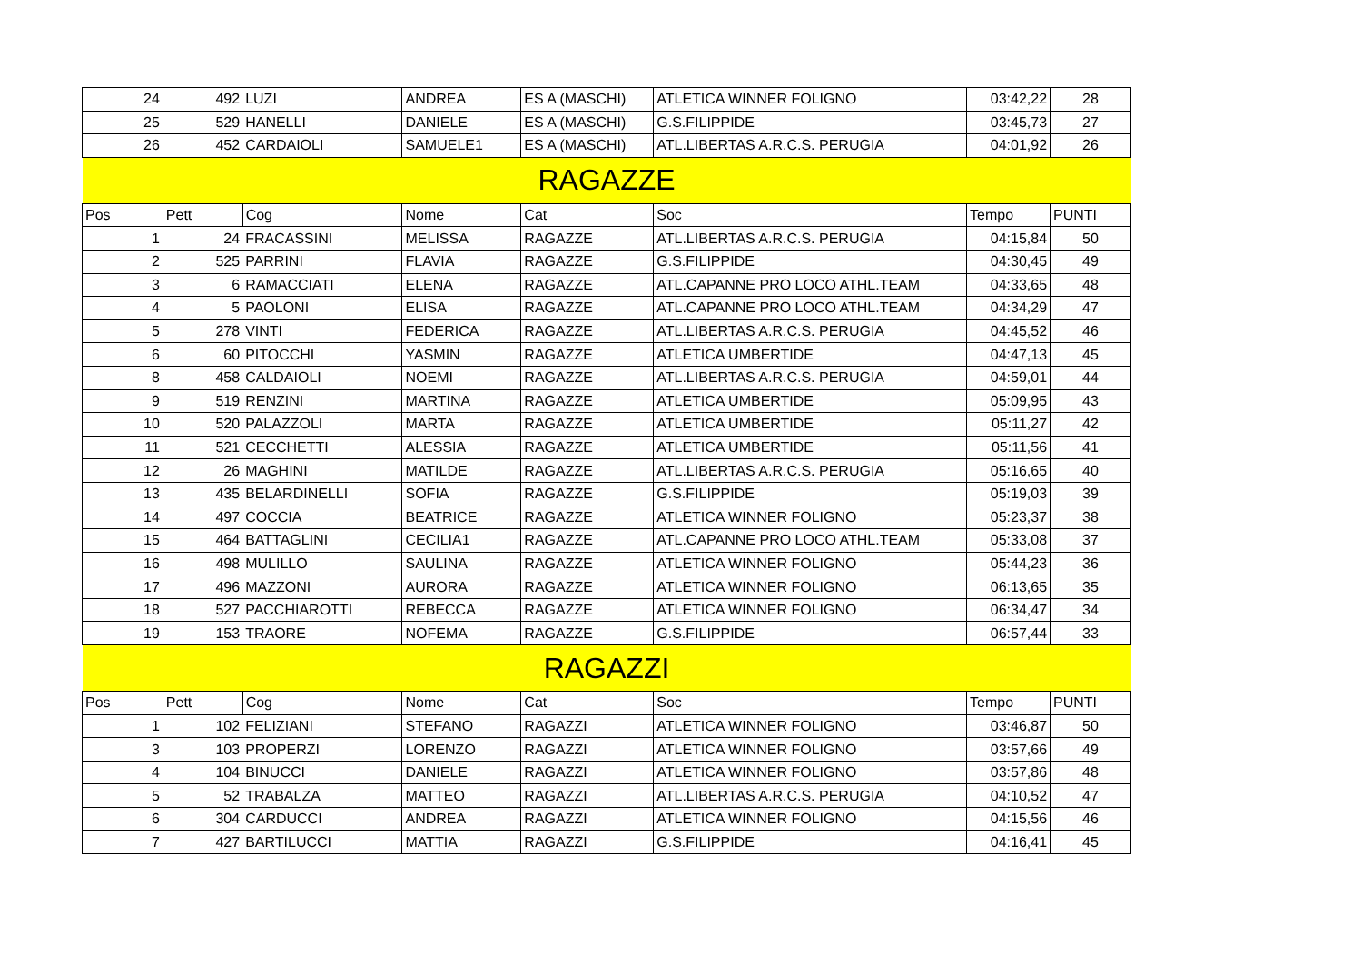| 24 | 492 | LUZI | ANDREA | ES A (MASCHI) | ATLETICA WINNER FOLIGNO | 03:42,22 | 28 |
| 25 | 529 | HANELLI | DANIELE | ES A (MASCHI) | G.S.FILIPPIDE | 03:45,73 | 27 |
| 26 | 452 | CARDAIOLI | SAMUELE1 | ES A (MASCHI) | ATL.LIBERTAS A.R.C.S. PERUGIA | 04:01,92 | 26 |
| RAGAZZE | | | | | | | |
| Pos | Pett | Cog | Nome | Cat | Soc | Tempo | PUNTI |
| 1 | 24 | FRACASSINI | MELISSA | RAGAZZE | ATL.LIBERTAS A.R.C.S. PERUGIA | 04:15,84 | 50 |
| 2 | 525 | PARRINI | FLAVIA | RAGAZZE | G.S.FILIPPIDE | 04:30,45 | 49 |
| 3 | 6 | RAMACCIATI | ELENA | RAGAZZE | ATL.CAPANNE PRO LOCO ATHL.TEAM | 04:33,65 | 48 |
| 4 | 5 | PAOLONI | ELISA | RAGAZZE | ATL.CAPANNE PRO LOCO ATHL.TEAM | 04:34,29 | 47 |
| 5 | 278 | VINTI | FEDERICA | RAGAZZE | ATL.LIBERTAS A.R.C.S. PERUGIA | 04:45,52 | 46 |
| 6 | 60 | PITOCCHI | YASMIN | RAGAZZE | ATLETICA UMBERTIDE | 04:47,13 | 45 |
| 8 | 458 | CALDAIOLI | NOEMI | RAGAZZE | ATL.LIBERTAS A.R.C.S. PERUGIA | 04:59,01 | 44 |
| 9 | 519 | RENZINI | MARTINA | RAGAZZE | ATLETICA UMBERTIDE | 05:09,95 | 43 |
| 10 | 520 | PALAZZOLI | MARTA | RAGAZZE | ATLETICA UMBERTIDE | 05:11,27 | 42 |
| 11 | 521 | CECCHETTI | ALESSIA | RAGAZZE | ATLETICA UMBERTIDE | 05:11,56 | 41 |
| 12 | 26 | MAGHINI | MATILDE | RAGAZZE | ATL.LIBERTAS A.R.C.S. PERUGIA | 05:16,65 | 40 |
| 13 | 435 | BELARDINELLI | SOFIA | RAGAZZE | G.S.FILIPPIDE | 05:19,03 | 39 |
| 14 | 497 | COCCIA | BEATRICE | RAGAZZE | ATLETICA WINNER FOLIGNO | 05:23,37 | 38 |
| 15 | 464 | BATTAGLINI | CECILIA1 | RAGAZZE | ATL.CAPANNE PRO LOCO ATHL.TEAM | 05:33,08 | 37 |
| 16 | 498 | MULILLO | SAULINA | RAGAZZE | ATLETICA WINNER FOLIGNO | 05:44,23 | 36 |
| 17 | 496 | MAZZONI | AURORA | RAGAZZE | ATLETICA WINNER FOLIGNO | 06:13,65 | 35 |
| 18 | 527 | PACCHIAROTTI | REBECCA | RAGAZZE | ATLETICA WINNER FOLIGNO | 06:34,47 | 34 |
| 19 | 153 | TRAORE | NOFEMA | RAGAZZE | G.S.FILIPPIDE | 06:57,44 | 33 |
| RAGAZZI | | | | | | | |
| Pos | Pett | Cog | Nome | Cat | Soc | Tempo | PUNTI |
| 1 | 102 | FELIZIANI | STEFANO | RAGAZZI | ATLETICA WINNER FOLIGNO | 03:46,87 | 50 |
| 3 | 103 | PROPERZI | LORENZO | RAGAZZI | ATLETICA WINNER FOLIGNO | 03:57,66 | 49 |
| 4 | 104 | BINUCCI | DANIELE | RAGAZZI | ATLETICA WINNER FOLIGNO | 03:57,86 | 48 |
| 5 | 52 | TRABALZA | MATTEO | RAGAZZI | ATL.LIBERTAS A.R.C.S. PERUGIA | 04:10,52 | 47 |
| 6 | 304 | CARDUCCI | ANDREA | RAGAZZI | ATLETICA WINNER FOLIGNO | 04:15,56 | 46 |
| 7 | 427 | BARTILUCCI | MATTIA | RAGAZZI | G.S.FILIPPIDE | 04:16,41 | 45 |